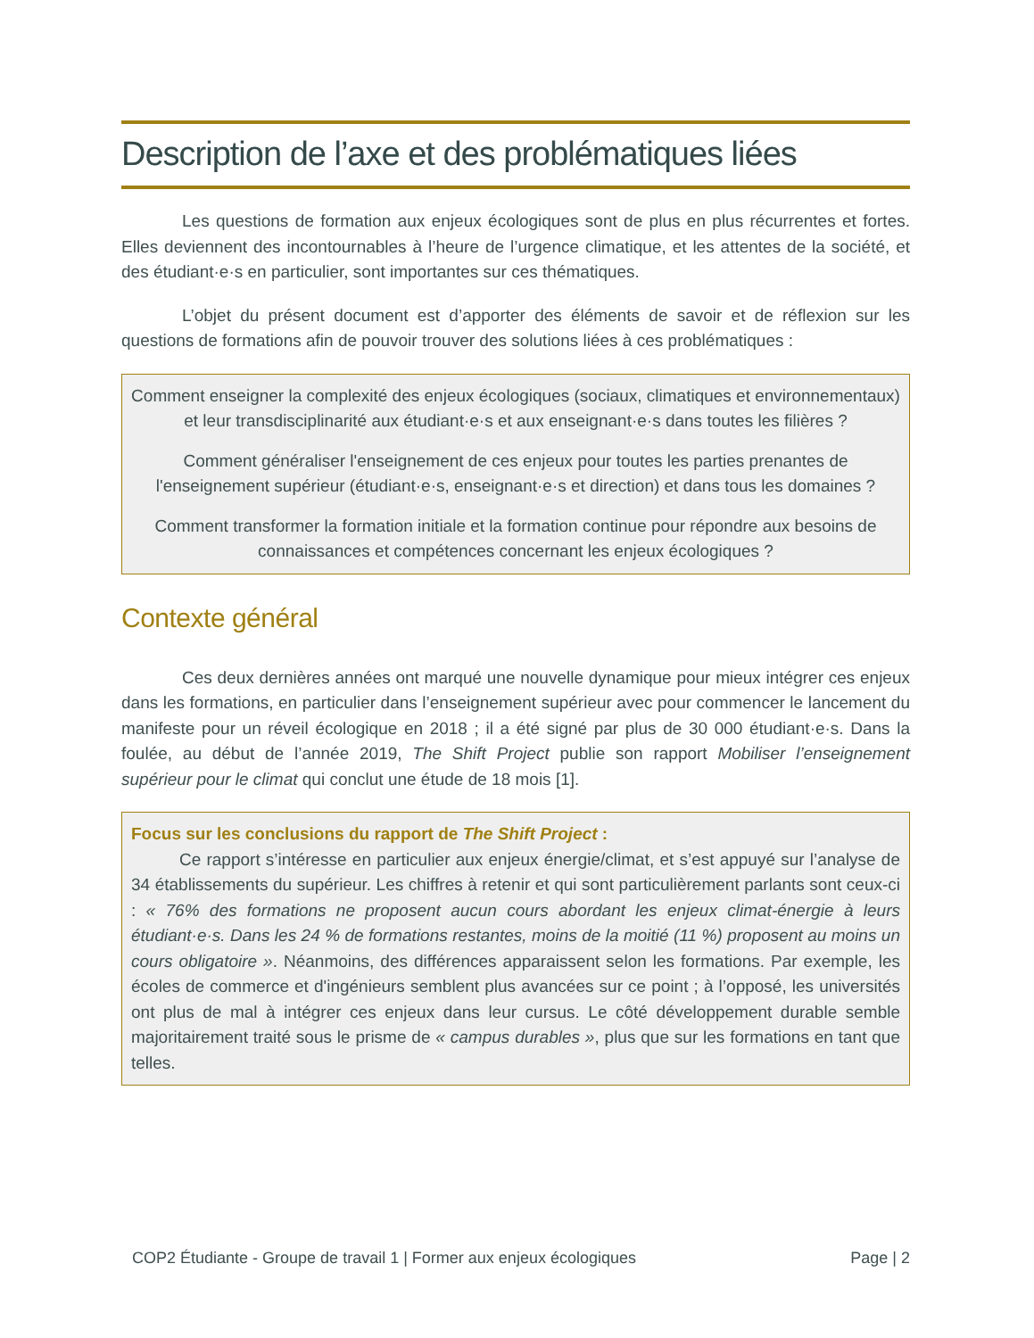Description de l’axe et des problématiques liées
Les questions de formation aux enjeux écologiques sont de plus en plus récurrentes et fortes. Elles deviennent des incontournables à l’heure de l’urgence climatique, et les attentes de la société, et des étudiant·e·s en particulier, sont importantes sur ces thématiques.
L’objet du présent document est d’apporter des éléments de savoir et de réflexion sur les questions de formations afin de pouvoir trouver des solutions liées à ces problématiques :
Comment enseigner la complexité des enjeux écologiques (sociaux, climatiques et environnementaux) et leur transdisciplinarité aux étudiant·e·s et aux enseignant·e·s dans toutes les filières ?
Comment généraliser l'enseignement de ces enjeux pour toutes les parties prenantes de l'enseignement supérieur (étudiant·e·s, enseignant·e·s et direction) et dans tous les domaines ?
Comment transformer la formation initiale et la formation continue pour répondre aux besoins de connaissances et compétences concernant les enjeux écologiques ?
Contexte général
Ces deux dernières années ont marqué une nouvelle dynamique pour mieux intégrer ces enjeux dans les formations, en particulier dans l’enseignement supérieur avec pour commencer le lancement du manifeste pour un réveil écologique en 2018 ; il a été signé par plus de 30 000 étudiant·e·s. Dans la foulée, au début de l’année 2019, The Shift Project publie son rapport Mobiliser l’enseignement supérieur pour le climat qui conclut une étude de 18 mois [1].
Focus sur les conclusions du rapport de The Shift Project :
Ce rapport s’intéresse en particulier aux enjeux énergie/climat, et s’est appuyé sur l’analyse de 34 établissements du supérieur. Les chiffres à retenir et qui sont particulièrement parlants sont ceux-ci : « 76% des formations ne proposent aucun cours abordant les enjeux climat-énergie à leurs étudiant·e·s. Dans les 24 % de formations restantes, moins de la moitié (11 %) proposent au moins un cours obligatoire ». Néanmoins, des différences apparaissent selon les formations. Par exemple, les écoles de commerce et d'ingénieurs semblent plus avancées sur ce point ; à l’opposé, les universités ont plus de mal à intégrer ces enjeux dans leur cursus. Le côté développement durable semble majoritairement traité sous le prisme de « campus durables », plus que sur les formations en tant que telles.
COP2 Étudiante - Groupe de travail 1 | Former aux enjeux écologiques Page | 2